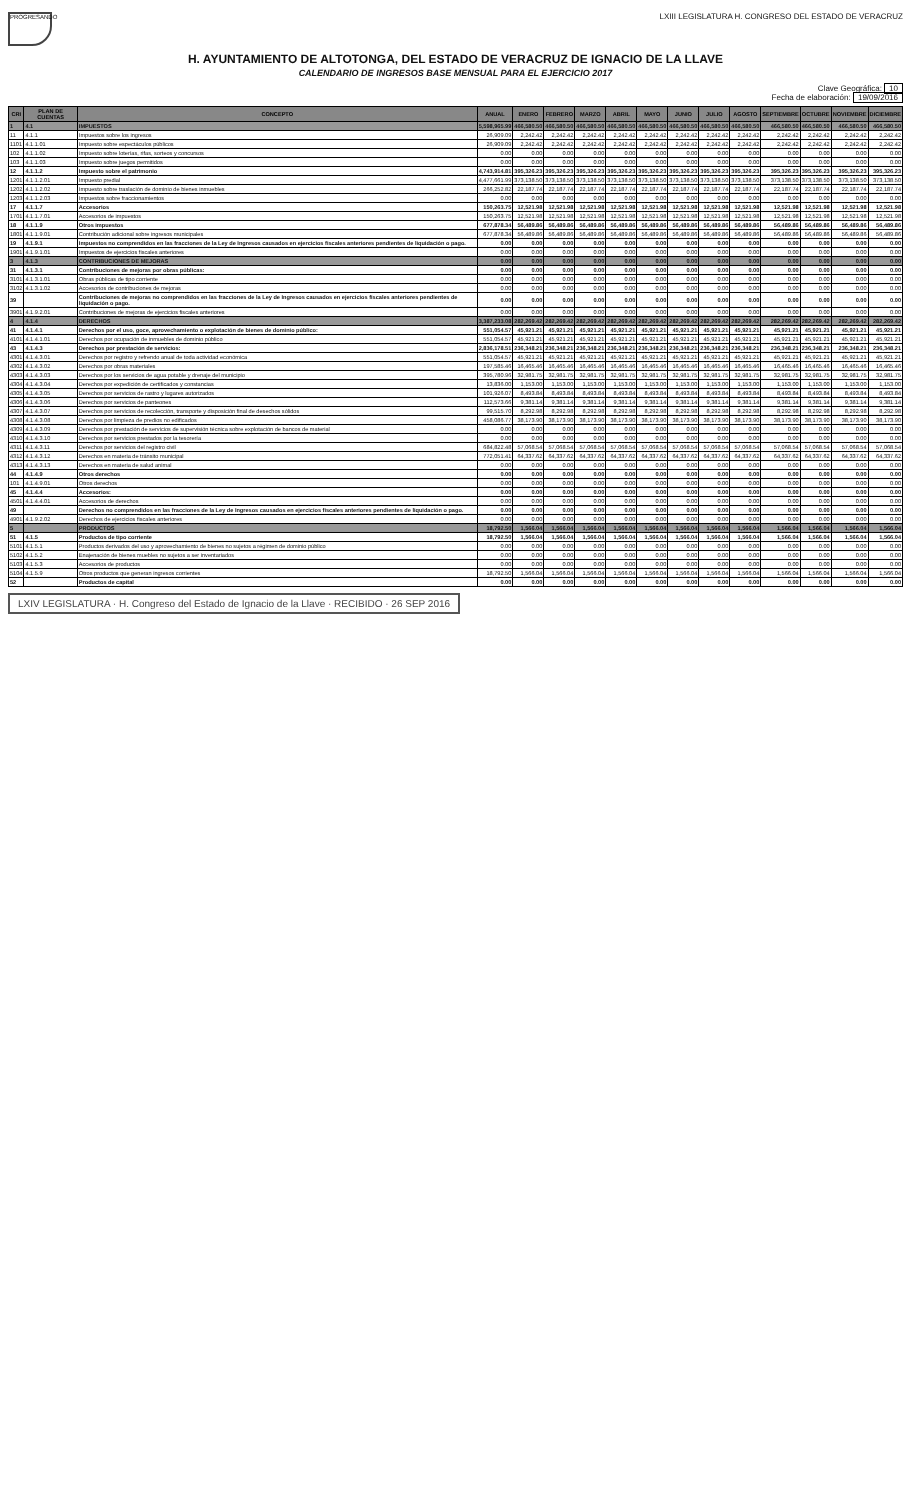PROGRESANDO
LXIII LEGISLATURA H. CONGRESO DEL ESTADO DE VERACRUZ
H. AYUNTAMIENTO DE ALTOTONGA, DEL ESTADO DE VERACRUZ DE IGNACIO DE LA LLAVE
CALENDARIO DE INGRESOS BASE MENSUAL PARA EL EJERCICIO 2017
Clave Geográfica: 10
Fecha de elaboración: 19/09/2016
| CRI | PLAN DE CUENTAS | CONCEPTO | ANUAL | ENERO | FEBRERO | MARZO | ABRIL | MAYO | JUNIO | JULIO | AGOSTO | SEPTIEMBRE | OCTUBRE | NOVIEMBRE | DICIEMBRE |
| --- | --- | --- | --- | --- | --- | --- | --- | --- | --- | --- | --- | --- | --- | --- | --- |
| 1 | 4.1 | IMPUESTOS | 5,598,965.99 | 466,580.50 | 466,580.50 | 466,580.50 | 466,580.50 | 466,580.50 | 466,580.50 | 466,580.50 | 466,580.50 | 466,580.50 | 466,580.50 | 466,580.50 | 466,580.50 |
| 11 | 4.1.1 | Impuestos sobre los ingresos | 26,909.09 | 2,242.42 | 2,242.42 | 2,242.42 | 2,242.42 | 2,242.42 | 2,242.42 | 2,242.42 | 2,242.42 | 2,242.42 | 2,242.42 | 2,242.42 | 2,242.42 |
| 1101 | 4.1.1.01 | Impuesto sobre espectáculos públicos | 26,909.09 | 2,242.42 | 2,242.42 | 2,242.42 | 2,242.42 | 2,242.42 | 2,242.42 | 2,242.42 | 2,242.42 | 2,242.42 | 2,242.42 | 2,242.42 | 2,242.42 |
| 102 | 4.1.1.02 | Impuesto sobre loterías, rifas, sorteos y concursos | 0.00 | 0.00 | 0.00 | 0.00 | 0.00 | 0.00 | 0.00 | 0.00 | 0.00 | 0.00 | 0.00 | 0.00 | 0.00 |
| 103 | 4.1.1.03 | Impuesto sobre juegos permitidos | 0.00 | 0.00 | 0.00 | 0.00 | 0.00 | 0.00 | 0.00 | 0.00 | 0.00 | 0.00 | 0.00 | 0.00 | 0.00 |
| 12 | 4.1.1.2 | Impuesto sobre el patrimonio | 4,743,914.81 | 395,326.23 | 395,326.23 | 395,326.23 | 395,326.23 | 395,326.23 | 395,326.23 | 395,326.23 | 395,326.23 | 395,326.23 | 395,326.23 | 395,326.23 | 395,326.23 |
| 1201 | 4.1.1.2.01 | Impuesto predial | 4,477,661.99 | 373,138.50 | 373,138.50 | 373,138.50 | 373,138.50 | 373,138.50 | 373,138.50 | 373,138.50 | 373,138.50 | 373,138.50 | 373,138.50 | 373,138.50 | 373,138.50 |
| 1202 | 4.1.1.2.02 | Impuesto sobre traslación de dominio de bienes inmuebles | 266,252.82 | 22,187.74 | 22,187.74 | 22,187.74 | 22,187.74 | 22,187.74 | 22,187.74 | 22,187.74 | 22,187.74 | 22,187.74 | 22,187.74 | 22,187.74 | 22,187.74 |
| 1203 | 4.1.1.2.03 | Impuestos sobre fraccionamientos | 0.00 | 0.00 | 0.00 | 0.00 | 0.00 | 0.00 | 0.00 | 0.00 | 0.00 | 0.00 | 0.00 | 0.00 | 0.00 |
| 17 | 4.1.1.7 | Accesorios | 150,263.75 | 12,521.98 | 12,521.98 | 12,521.98 | 12,521.98 | 12,521.98 | 12,521.98 | 12,521.98 | 12,521.98 | 12,521.98 | 12,521.98 | 12,521.98 | 12,521.98 |
| 1701 | 4.1.1.7.01 | Accesorios de impuestos | 150,263.75 | 12,521.98 | 12,521.98 | 12,521.98 | 12,521.98 | 12,521.98 | 12,521.98 | 12,521.98 | 12,521.98 | 12,521.98 | 12,521.98 | 12,521.98 | 12,521.98 |
| 18 | 4.1.1.9 | Otros impuestos | 677,878.34 | 56,489.86 | 56,489.86 | 56,489.86 | 56,489.86 | 56,489.86 | 56,489.86 | 56,489.86 | 56,489.86 | 56,489.86 | 56,489.86 | 56,489.86 | 56,489.86 |
| 1801 | 4.1.1.9.01 | Contribución adicional sobre ingresos municipales | 677,878.34 | 56,489.86 | 56,489.86 | 56,489.86 | 56,489.86 | 56,489.86 | 56,489.86 | 56,489.86 | 56,489.86 | 56,489.86 | 56,489.86 | 56,489.86 | 56,489.86 |
| 19 | 4.1.9.1 | Impuestos no comprendidos en las fracciones de la Ley de Ingresos causados en ejercicios fiscales anteriores pendientes de liquidación o pago. | 0.00 | 0.00 | 0.00 | 0.00 | 0.00 | 0.00 | 0.00 | 0.00 | 0.00 | 0.00 | 0.00 | 0.00 | 0.00 |
| 1901 | 4.1.9.1.01 | Impuestos de ejercicios fiscales anteriores | 0.00 | 0.00 | 0.00 | 0.00 | 0.00 | 0.00 | 0.00 | 0.00 | 0.00 | 0.00 | 0.00 | 0.00 | 0.00 |
| 3 | 4.1.3 | CONTRIBUCIONES DE MEJORAS | 0.00 | 0.00 | 0.00 | 0.00 | 0.00 | 0.00 | 0.00 | 0.00 | 0.00 | 0.00 | 0.00 | 0.00 | 0.00 |
| 31 | 4.1.3.1 | Contribuciones de mejoras por obras públicas: | 0.00 | 0.00 | 0.00 | 0.00 | 0.00 | 0.00 | 0.00 | 0.00 | 0.00 | 0.00 | 0.00 | 0.00 | 0.00 |
| 3101 | 4.1.3.1.01 | Obras públicas de tipo corriente | 0.00 | 0.00 | 0.00 | 0.00 | 0.00 | 0.00 | 0.00 | 0.00 | 0.00 | 0.00 | 0.00 | 0.00 | 0.00 |
| 3102 | 4.1.3.1.02 | Accesorios de contribuciones de mejoras | 0.00 | 0.00 | 0.00 | 0.00 | 0.00 | 0.00 | 0.00 | 0.00 | 0.00 | 0.00 | 0.00 | 0.00 | 0.00 |
| 39 | | Contribuciones de mejoras no comprendidos en las fracciones de la Ley de Ingresos causados en ejercicios fiscales anteriores pendientes de liquidación o pago. | 0.00 | 0.00 | 0.00 | 0.00 | 0.00 | 0.00 | 0.00 | 0.00 | 0.00 | 0.00 | 0.00 | 0.00 | 0.00 |
| 3901 | 4.1.9.2.01 | Contribuciones de mejoras de ejercicios fiscales anteriores | 0.00 | 0.00 | 0.00 | 0.00 | 0.00 | 0.00 | 0.00 | 0.00 | 0.00 | 0.00 | 0.00 | 0.00 | 0.00 |
| 4 | 4.1.4 | DERECHOS | 3,387,233.08 | 282,269.42 | 282,269.42 | 282,269.42 | 282,269.42 | 282,269.42 | 282,269.42 | 282,269.42 | 282,269.42 | 282,269.42 | 282,269.42 | 282,269.42 | 282,269.42 |
| 41 | 4.1.4.1 | Derechos por el uso, goce, aprovechamiento o explotación de bienes de dominio público: | 551,054.57 | 45,921.21 | 45,921.21 | 45,921.21 | 45,921.21 | 45,921.21 | 45,921.21 | 45,921.21 | 45,921.21 | 45,921.21 | 45,921.21 | 45,921.21 | 45,921.21 |
| 4101 | 4.1.4.1.01 | Derechos por ocupación de inmuebles de dominio público | 551,054.57 | 45,921.21 | 45,921.21 | 45,921.21 | 45,921.21 | 45,921.21 | 45,921.21 | 45,921.21 | 45,921.21 | 45,921.21 | 45,921.21 | 45,921.21 | 45,921.21 |
| 43 | 4.1.4.3 | Derechos por prestación de servicios: | 2,836,178.51 | 236,348.21 | 236,348.21 | 236,348.21 | 236,348.21 | 236,348.21 | 236,348.21 | 236,348.21 | 236,348.21 | 236,348.21 | 236,348.21 | 236,348.21 | 236,348.21 |
| 4301 | 4.1.4.3.01 | Derechos por registro y refrendo anual de toda actividad económica | 551,054.57 | 45,921.21 | 45,921.21 | 45,921.21 | 45,921.21 | 45,921.21 | 45,921.21 | 45,921.21 | 45,921.21 | 45,921.21 | 45,921.21 | 45,921.21 | 45,921.21 |
| 4302 | 4.1.4.3.02 | Derechos por obras materiales | 197,585.46 | 16,465.46 | 16,465.46 | 16,465.46 | 16,465.46 | 16,465.46 | 16,465.46 | 16,465.46 | 16,465.46 | 16,465.46 | 16,465.46 | 16,465.46 | 16,465.46 |
| 4303 | 4.1.4.3.03 | Derechos por los servicios de agua potable y drenaje del municipio | 395,780.96 | 32,981.75 | 32,981.75 | 32,981.75 | 32,981.75 | 32,981.75 | 32,981.75 | 32,981.75 | 32,981.75 | 32,981.75 | 32,981.75 | 32,981.75 | 32,981.75 |
| 4304 | 4.1.4.3.04 | Derechos por expedición de certificados y constancias | 13,836.00 | 1,153.00 | 1,153.00 | 1,153.00 | 1,153.00 | 1,153.00 | 1,153.00 | 1,153.00 | 1,153.00 | 1,153.00 | 1,153.00 | 1,153.00 | 1,153.00 |
| 4305 | 4.1.4.3.05 | Derechos por servicios de rastro y lugares autorizados | 101,926.07 | 8,493.84 | 8,493.84 | 8,493.84 | 8,493.84 | 8,493.84 | 8,493.84 | 8,493.84 | 8,493.84 | 8,493.84 | 8,493.84 | 8,493.84 | 8,493.84 |
| 4306 | 4.1.4.3.06 | Derechos por servicios de panteones | 112,573.66 | 9,381.14 | 9,381.14 | 9,381.14 | 9,381.14 | 9,381.14 | 9,381.14 | 9,381.14 | 9,381.14 | 9,381.14 | 9,381.14 | 9,381.14 | 9,381.14 |
| 4307 | 4.1.4.3.07 | Derechos por servicios de recolección, transporte y disposición final de desechos sólidos | 99,515.70 | 8,292.98 | 8,292.98 | 8,292.98 | 8,292.98 | 8,292.98 | 8,292.98 | 8,292.98 | 8,292.98 | 8,292.98 | 8,292.98 | 8,292.98 | 8,292.98 |
| 4308 | 4.1.4.3.08 | Derechos por limpieza de predios no edificados | 458,086.77 | 38,173.90 | 38,173.90 | 38,173.90 | 38,173.90 | 38,173.90 | 38,173.90 | 38,173.90 | 38,173.90 | 38,173.90 | 38,173.90 | 38,173.90 | 38,173.90 |
| 4309 | 4.1.4.3.09 | Derechos por prestación de servicios de supervisión técnica sobre explotación de bancos de material | 0.00 | 0.00 | 0.00 | 0.00 | 0.00 | 0.00 | 0.00 | 0.00 | 0.00 | 0.00 | 0.00 | 0.00 | 0.00 |
| 4310 | 4.1.4.3.10 | Derechos por servicios prestados por la tesorería | 0.00 | 0.00 | 0.00 | 0.00 | 0.00 | 0.00 | 0.00 | 0.00 | 0.00 | 0.00 | 0.00 | 0.00 | 0.00 |
| 4311 | 4.1.4.3.11 | Derechos por servicios del registro civil | 684,822.48 | 57,068.54 | 57,068.54 | 57,068.54 | 57,068.54 | 57,068.54 | 57,068.54 | 57,068.54 | 57,068.54 | 57,068.54 | 57,068.54 | 57,068.54 | 57,068.54 |
| 4312 | 4.1.4.3.12 | Derechos en materia de tránsito municipal | 772,051.41 | 64,337.62 | 64,337.62 | 64,337.62 | 64,337.62 | 64,337.62 | 64,337.62 | 64,337.62 | 64,337.62 | 64,337.62 | 64,337.62 | 64,337.62 | 64,337.62 |
| 4313 | 4.1.4.3.13 | Derechos en materia de salud animal | 0.00 | 0.00 | 0.00 | 0.00 | 0.00 | 0.00 | 0.00 | 0.00 | 0.00 | 0.00 | 0.00 | 0.00 | 0.00 |
| 44 | 4.1.4.9 | Otros derechos | 0.00 | 0.00 | 0.00 | 0.00 | 0.00 | 0.00 | 0.00 | 0.00 | 0.00 | 0.00 | 0.00 | 0.00 | 0.00 |
| 101 | 4.1.4.9.01 | Otros derechos | 0.00 | 0.00 | 0.00 | 0.00 | 0.00 | 0.00 | 0.00 | 0.00 | 0.00 | 0.00 | 0.00 | 0.00 | 0.00 |
| 45 | 4.1.4.4 | Accesorios: | 0.00 | 0.00 | 0.00 | 0.00 | 0.00 | 0.00 | 0.00 | 0.00 | 0.00 | 0.00 | 0.00 | 0.00 | 0.00 |
| 4501 | 4.1.4.4.01 | Accesorios de derechos | 0.00 | 0.00 | 0.00 | 0.00 | 0.00 | 0.00 | 0.00 | 0.00 | 0.00 | 0.00 | 0.00 | 0.00 | 0.00 |
| 49 | | Derechos no comprendidos en las fracciones de la Ley de Ingresos causados en ejercicios fiscales anteriores pendientes de liquidación o pago. | 0.00 | 0.00 | 0.00 | 0.00 | 0.00 | 0.00 | 0.00 | 0.00 | 0.00 | 0.00 | 0.00 | 0.00 | 0.00 |
| 4901 | 4.1.9.2.02 | Derechos de ejercicios fiscales anteriores | 0.00 | 0.00 | 0.00 | 0.00 | 0.00 | 0.00 | 0.00 | 0.00 | 0.00 | 0.00 | 0.00 | 0.00 | 0.00 |
| 5 | | PRODUCTOS | 18,792.50 | 1,566.04 | 1,566.04 | 1,566.04 | 1,566.04 | 1,566.04 | 1,566.04 | 1,566.04 | 1,566.04 | 1,566.04 | 1,566.04 | 1,566.04 | 1,566.04 |
| 51 | 4.1.5 | Productos de tipo corriente | 18,792.50 | 1,566.04 | 1,566.04 | 1,566.04 | 1,566.04 | 1,566.04 | 1,566.04 | 1,566.04 | 1,566.04 | 1,566.04 | 1,566.04 | 1,566.04 | 1,566.04 |
| 5101 | 4.1.5.1 | Productos derivados del uso y aprovechamiento de bienes no sujetos a régimen de dominio público | 0.00 | 0.00 | 0.00 | 0.00 | 0.00 | 0.00 | 0.00 | 0.00 | 0.00 | 0.00 | 0.00 | 0.00 | 0.00 |
| 5102 | 4.1.5.2 | Enajenación de bienes muebles no sujetos a ser inventariados | 0.00 | 0.00 | 0.00 | 0.00 | 0.00 | 0.00 | 0.00 | 0.00 | 0.00 | 0.00 | 0.00 | 0.00 | 0.00 |
| 5103 | 4.1.5.3 | Accesorios de productos | 0.00 | 0.00 | 0.00 | 0.00 | 0.00 | 0.00 | 0.00 | 0.00 | 0.00 | 0.00 | 0.00 | 0.00 | 0.00 |
| 5104 | 4.1.5.9 | Otros productos que generan ingresos corrientes | 18,792.50 | 1,566.04 | 1,566.04 | 1,566.04 | 1,566.04 | 1,566.04 | 1,566.04 | 1,566.04 | 1,566.04 | 1,566.04 | 1,566.04 | 1,566.04 | 1,566.04 |
| 52 | | Productos de capital | 0.00 | 0.00 | 0.00 | 0.00 | 0.00 | 0.00 | 0.00 | 0.00 | 0.00 | 0.00 | 0.00 | 0.00 | 0.00 |
LXIV LEGISLATURA · H. Congreso del Estado de Ignacio de la Llave · RECIBIDO · 26 SEP 2016